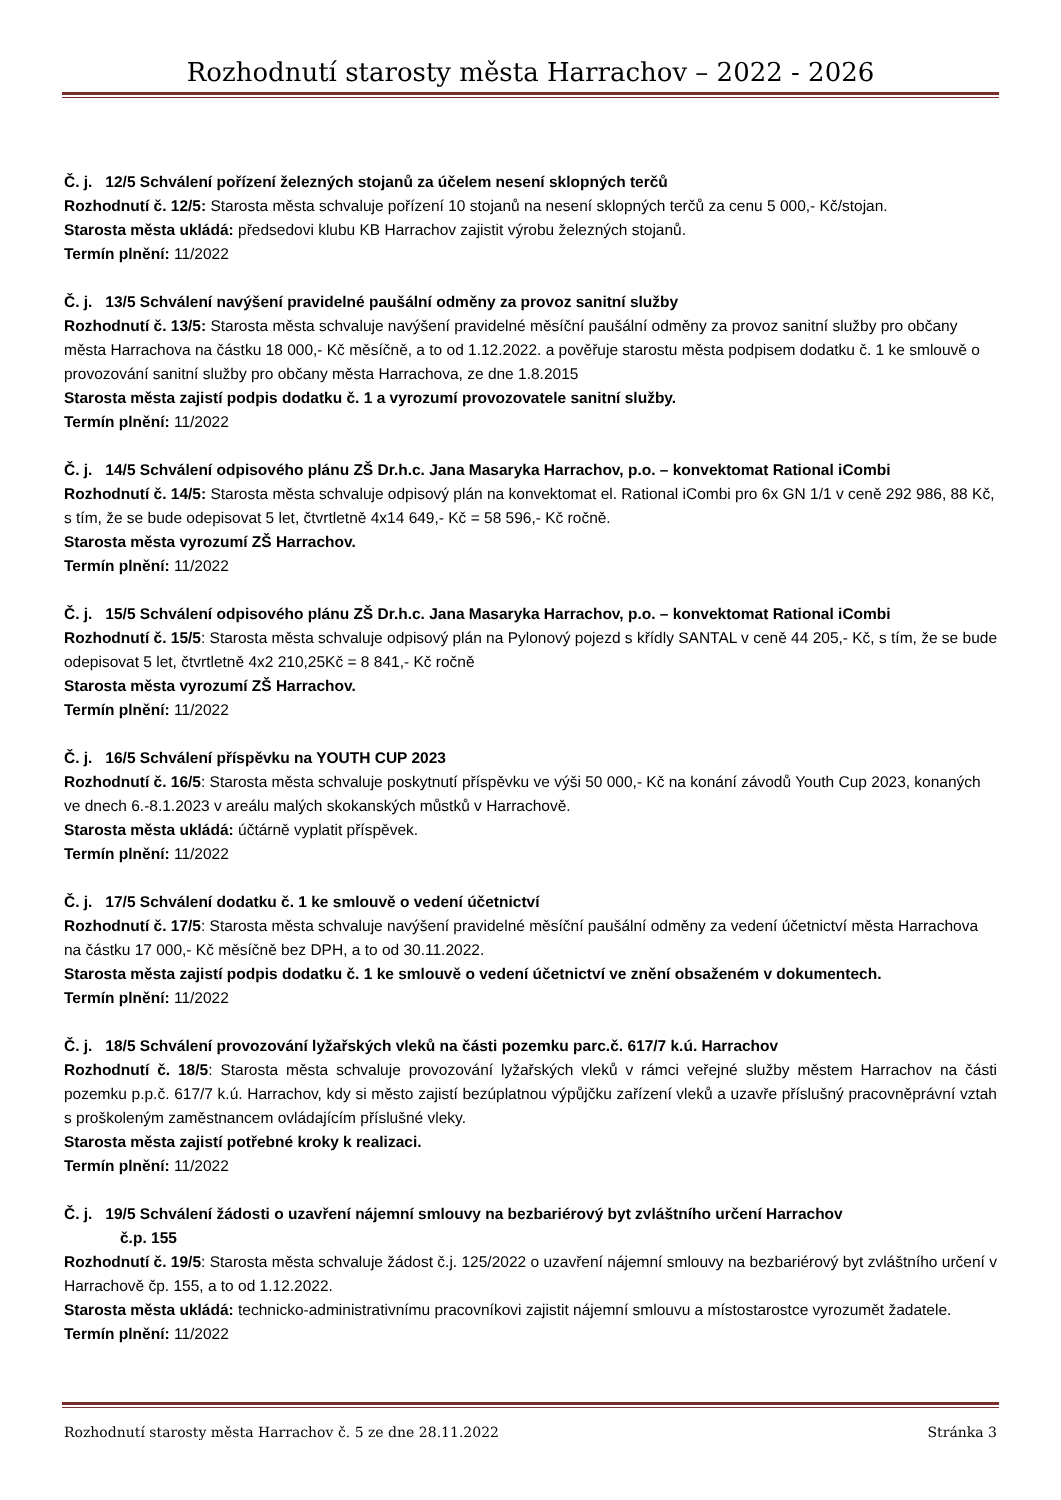Rozhodnutí starosty města Harrachov – 2022 - 2026
Č. j. 12/5 Schválení pořízení železných stojanů za účelem nesení sklopných terčů
Rozhodnutí č. 12/5: Starosta města schvaluje pořízení 10 stojanů na nesení sklopných terčů za cenu 5 000,- Kč/stojan.
Starosta města ukládá: předsedovi klubu KB Harrachov zajistit výrobu železných stojanů.
Termín plnění: 11/2022
Č. j. 13/5 Schválení navýšení pravidelné paušální odměny za provoz sanitní služby
Rozhodnutí č. 13/5: Starosta města schvaluje navýšení pravidelné měsíční paušální odměny za provoz sanitní služby pro občany města Harrachova na částku 18 000,- Kč měsíčně, a to od 1.12.2022. a pověřuje starostu města podpisem dodatku č. 1 ke smlouvě o provozování sanitní služby pro občany města Harrachova, ze dne 1.8.2015
Starosta města zajistí podpis dodatku č. 1 a vyrozumí provozovatele sanitní služby.
Termín plnění: 11/2022
Č. j. 14/5 Schválení odpisového plánu ZŠ Dr.h.c. Jana Masaryka Harrachov, p.o. – konvektomat Rational iCombi
Rozhodnutí č. 14/5: Starosta města schvaluje odpisový plán na konvektomat el. Rational iCombi pro 6x GN 1/1 v ceně 292 986, 88 Kč, s tím, že se bude odepisovat 5 let, čtvrtletně 4x14 649,- Kč = 58 596,- Kč ročně.
Starosta města vyrozumí ZŠ Harrachov.
Termín plnění: 11/2022
Č. j. 15/5 Schválení odpisového plánu ZŠ Dr.h.c. Jana Masaryka Harrachov, p.o. – konvektomat Rational iCombi
Rozhodnutí č. 15/5: Starosta města schvaluje odpisový plán na Pylonový pojezd s křídly SANTAL v ceně 44 205,- Kč, s tím, že se bude odepisovat 5 let, čtvrtletně 4x2 210,25Kč = 8 841,- Kč ročně
Starosta města vyrozumí ZŠ Harrachov.
Termín plnění: 11/2022
Č. j. 16/5 Schválení příspěvku na YOUTH CUP 2023
Rozhodnutí č. 16/5: Starosta města schvaluje poskytnutí příspěvku ve výši 50 000,- Kč na konání závodů Youth Cup 2023, konaných ve dnech 6.-8.1.2023 v areálu malých skokanských můstků v Harrachově.
Starosta města ukládá: účtárně vyplatit příspěvek.
Termín plnění: 11/2022
Č. j. 17/5 Schválení dodatku č. 1 ke smlouvě o vedení účetnictví
Rozhodnutí č. 17/5: Starosta města schvaluje navýšení pravidelné měsíční paušální odměny za vedení účetnictví města Harrachova na částku 17 000,- Kč měsíčně bez DPH, a to od 30.11.2022.
Starosta města zajistí podpis dodatku č. 1 ke smlouvě o vedení účetnictví ve znění obsaženém v dokumentech.
Termín plnění: 11/2022
Č. j. 18/5 Schválení provozování lyžařských vleků na části pozemku parc.č. 617/7 k.ú. Harrachov
Rozhodnutí č. 18/5: Starosta města schvaluje provozování lyžařských vleků v rámci veřejné služby městem Harrachov na části pozemku p.p.č. 617/7 k.ú. Harrachov, kdy si město zajistí bezúplatnou výpůjčku zařízení vleků a uzavře příslušný pracovněprávní vztah s proškoleným zaměstnancem ovládajícím příslušné vleky.
Starosta města zajistí potřebné kroky k realizaci.
Termín plnění: 11/2022
Č. j. 19/5 Schválení žádosti o uzavření nájemní smlouvy na bezbariérový byt zvláštního určení Harrachov
č.p. 155
Rozhodnutí č. 19/5: Starosta města schvaluje žádost č.j. 125/2022 o uzavření nájemní smlouvy na bezbariérový byt zvláštního určení v Harrachově čp. 155, a to od 1.12.2022.
Starosta města ukládá: technicko-administrativnímu pracovníkovi zajistit nájemní smlouvu a místostarostce vyrozumět žadatele.
Termín plnění: 11/2022
Rozhodnutí starosty města Harrachov č. 5 ze dne 28.11.2022 Stránka 3